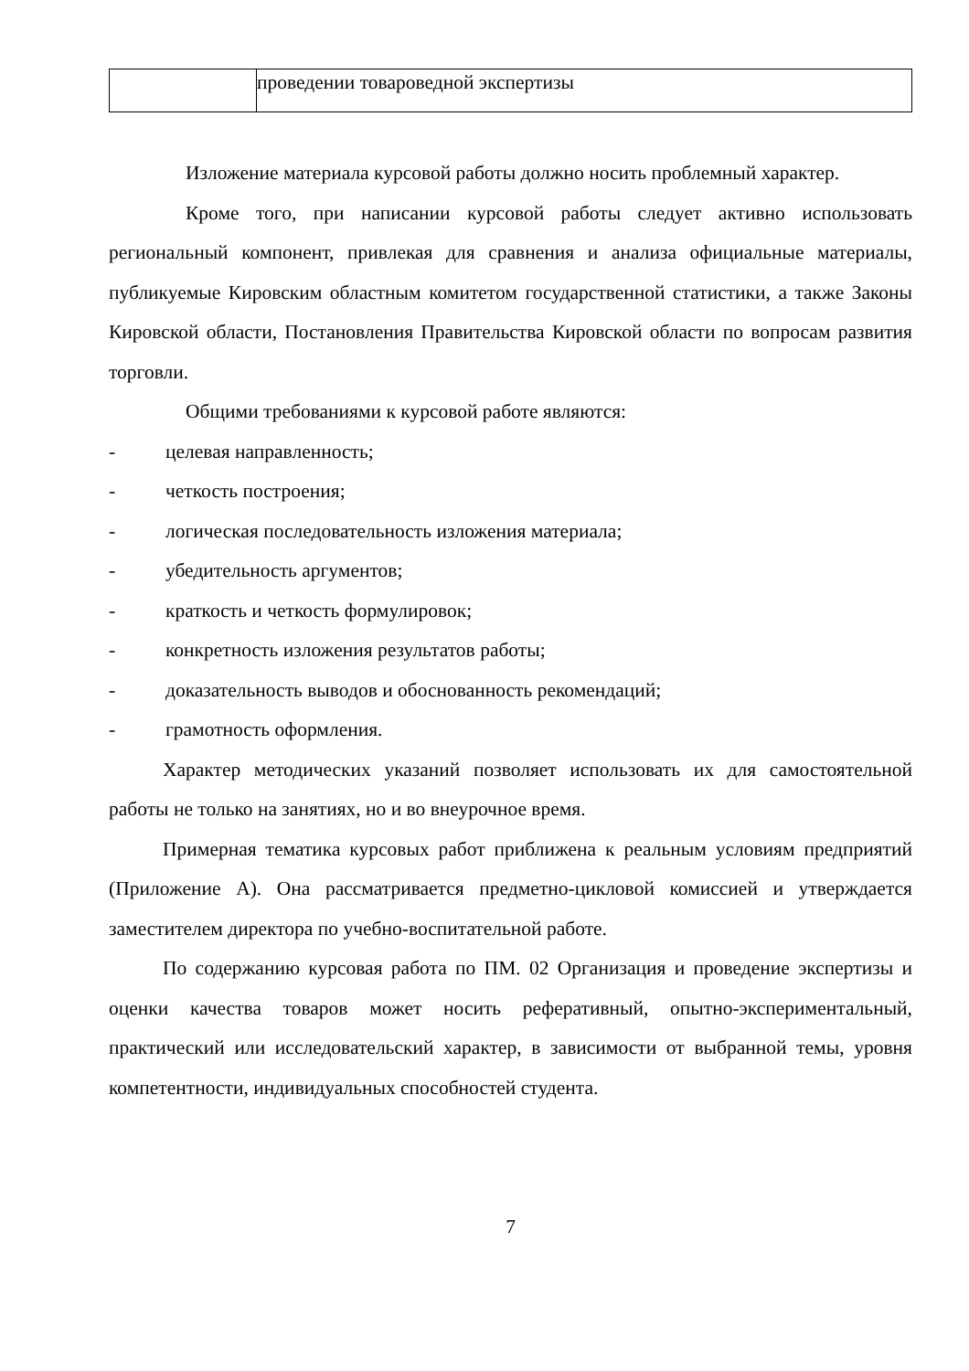| | проведении товароведной экспертизы |
Изложение материала курсовой работы должно носить проблемный характер.
Кроме того, при написании курсовой работы следует активно использовать региональный компонент, привлекая для сравнения и анализа официальные материалы, публикуемые Кировским областным комитетом государственной статистики, а также Законы Кировской области, Постановления Правительства Кировской области по вопросам развития торговли.
Общими требованиями к курсовой работе являются:
- целевая направленность;
- четкость построения;
- логическая последовательность изложения материала;
- убедительность аргументов;
- краткость и четкость формулировок;
- конкретность изложения результатов работы;
- доказательность выводов и обоснованность рекомендаций;
- грамотность оформления.
Характер методических указаний позволяет использовать их для самостоятельной работы не только на занятиях, но и во внеурочное время.
Примерная тематика курсовых работ приближена к реальным условиям предприятий (Приложение А). Она рассматривается предметно-цикловой комиссией и утверждается заместителем директора по учебно-воспитательной работе.
По содержанию курсовая работа по ПМ. 02 Организация и проведение экспертизы и оценки качества товаров может носить реферативный, опытно-экспериментальный, практический или исследовательский характер, в зависимости от выбранной темы, уровня компетентности, индивидуальных способностей студента.
7